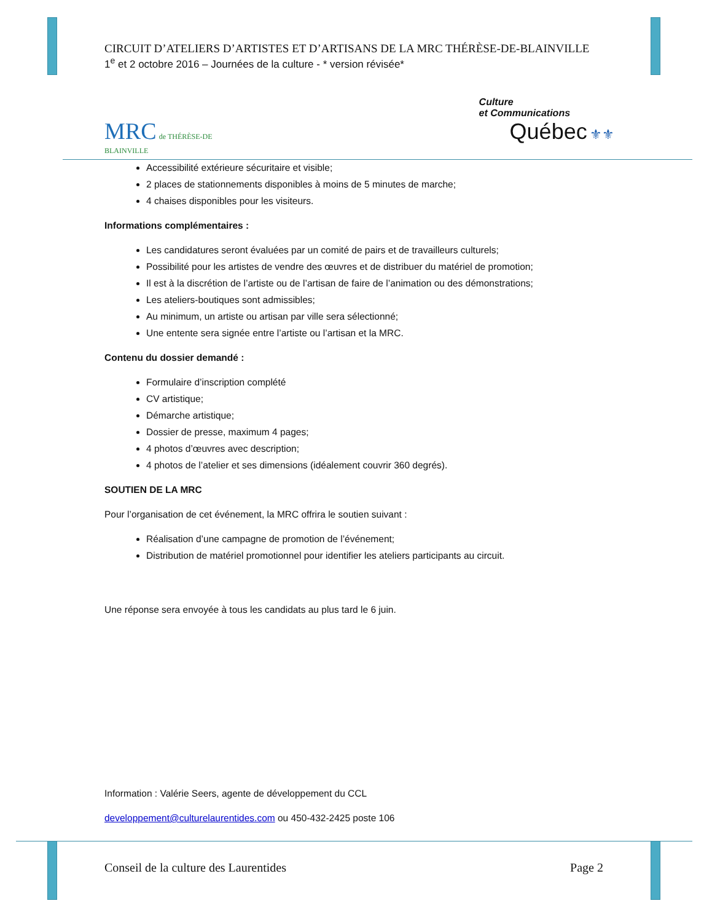CIRCUIT D’ATELIERS D’ARTISTES ET D’ARTISANS DE LA MRC THÉRÈSE-DE-BLAINVILLE
1<sup>e</sup> et 2 octobre 2016 – Journées de la culture - * version révisée*
MRC de THÉRÈSE-DE
BLAINVILLE
Culture
et Communications
Québec ⚜⚜
Accessibilité extérieure sécuritaire et visible;
2 places de stationnements disponibles à moins de 5 minutes de marche;
4 chaises disponibles pour les visiteurs.
Informations complémentaires :
Les candidatures seront évaluées par un comité de pairs et de travailleurs culturels;
Possibilité pour les artistes de vendre des œuvres et de distribuer du matériel de promotion;
Il est à la discrétion de l’artiste ou de l’artisan de faire de l’animation ou des démonstrations;
Les ateliers-boutiques sont admissibles;
Au minimum, un artiste ou artisan par ville sera sélectionné;
Une entente sera signée entre l’artiste ou l’artisan et la MRC.
Contenu du dossier demandé :
Formulaire d’inscription complété
CV artistique;
Démarche artistique;
Dossier de presse, maximum 4 pages;
4 photos d’œuvres avec description;
4 photos de l’atelier et ses dimensions (idéalement couvrir 360 degrés).
SOUTIEN DE LA MRC
Pour l’organisation de cet événement, la MRC offrira le soutien suivant :
Réalisation d’une campagne de promotion de l’événement;
Distribution de matériel promotionnel pour identifier les ateliers participants au circuit.
Une réponse sera envoyée à tous les candidats au plus tard le 6 juin.
Information : Valérie Seers, agente de développement du CCL
developpement@culturelaurentides.com ou 450-432-2425 poste 106
Conseil de la culture des Laurentides Page 2